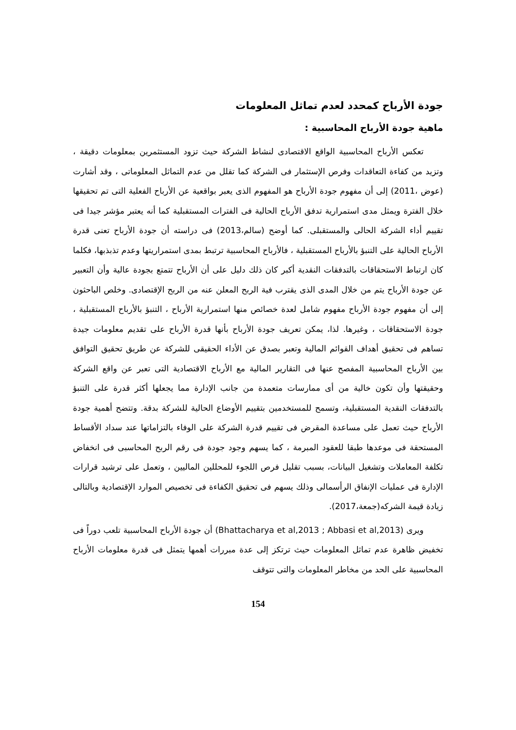جودة الأرباح كمحدد لعدم تماثل المعلومات
ماهية جودة الأرباح المحاسبية :
تعكس الأرباح المحاسبية الواقع الاقتصادى لنشاط الشركة حيث تزود المستثمرين بمعلومات دقيقة ، وتزيد من كفاءة التعاقدات وفرص الإستثمار فى الشركة كما تقلل من عدم التماثل المعلوماتى ، وقد أشارت (عوض ،2011) إلى أن مفهوم جودة الأرباح هو المفهوم الذى يعبر بواقعية عن الأرباح الفعلية التى تم تحقيقها خلال الفترة ويمثل مدى استمرارية تدفق الأرباح الحالية فى الفترات المستقبلية كما أنه يعتبر مؤشر جيدا فى تقييم أداء الشركة الحالى والمستقبلى. كما أوضح (سالم،2013) فى دراسته أن جودة الأرباح تعنى قدرة الأرباح الحالية على التنبؤ بالأرباح المستقبلية ، فالأرباح المحاسبية ترتبط بمدى استمراريتها وعدم تذبذبها، فكلما كان ارتباط الاستحقاقات بالتدفقات النقدية أكبر كان ذلك دليل على أن الأرباح تتمتع بجودة عالية وأن التعبير عن جودة الأرباح يتم من خلال المدى الذى يقترب فية الربح المعلن عنه من الربح الإقتصادى. وخلص الباحثون إلى أن مفهوم جودة الأرباح مفهوم شامل لعدة خصائص منها استمرارية الأرباح ، التنبؤ بالأرباح المستقبلية ، جودة الاستحقاقات ، وغيرها. لذا، يمكن تعريف جودة الأرباح بأنها قدرة الأرباح على تقديم معلومات جيدة تساهم فى تحقيق أهداف القوائم المالية وتعبر بصدق عن الأداء الحقيقى للشركة عن طريق تحقيق التوافق بين الأرباح المحاسبية المفصح عنها فى التقارير المالية مع الأرباح الاقتصادية التى تعبر عن واقع الشركة وحقيقتها وأن تكون خالية من أى ممارسات متعمدة من جانب الإدارة مما يجعلها أكثر قدرة على التنبؤ بالتدفقات النقدية المستقبلية، وتسمح للمستخدمين بتقييم الأوضاع الحالية للشركة بدقة. وتتضح أهمية جودة الأرباح حيث تعمل على مساعدة المقرض فى تقييم قدرة الشركة على الوفاء بالتزاماتها عند سداد الأقساط المستحقة فى موعدها طبقا للعقود المبرمة ، كما يسهم وجود جودة فى رقم الربح المحاسبى فى انخفاض تكلفة المعاملات وتشغيل البيانات، بسبب تقليل فرص اللجوء للمحللين الماليين ، وتعمل على ترشيد قرارات الإدارة فى عمليات الإنفاق الرأسمالى وذلك يسهم فى تحقيق الكفاءة فى تخصيص الموارد الإقتصادية وبالتالى زيادة قيمة الشركه(جمعة،2017).
ويرى (Bhattacharya et al,2013 ; Abbasi et al,2013) أن جودة الأرباح المحاسبية تلعب دوراً فى تخفيض ظاهرة عدم تماثل المعلومات حيث ترتكز إلى عدة مبررات أهمها يتمثل فى قدرة معلومات الأرباح المحاسبية على الحد من مخاطر المعلومات والتى تتوقف
154